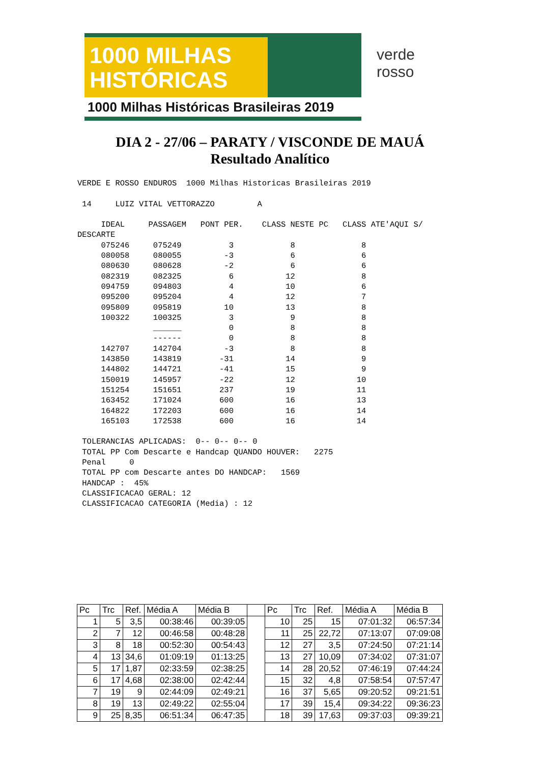1000 MILHAS
HISTÓRICAS
1000 Milhas Históricas Brasileiras 2019
verde
rosso
DIA 2 - 27/06 – PARATY / VISCONDE DE MAUÁ
Resultado Analítico
VERDE E ROSSO ENDUROS  1000 Milhas Historicas Brasileiras 2019

 14     LUIZ VITAL VETTORAZZO         A

     IDEAL     PASSAGEM   PONT PER.    CLASS NESTE PC   CLASS ATE'AQUI S/
DESCARTE
     075246     075249          3            8              8
     080058     080055         -3            6              6
     080630     080628         -2            6              6
     082319     082325          6           12              8
     094759     094803          4           10              6
     095200     095204          4           12              7
     095809     095819         10           13              8
     100322     100325          3            9              8
                ______          0            8              8
                ------          0            8              8
     142707     142704         -3            8              8
     143850     143819        -31           14              9
     144802     144721        -41           15              9
     150019     145957        -22           12             10
     151254     151651        237           19             11
     163452     171024        600           16             13
     164822     172203        600           16             14
     165103     172538        600           16             14

 TOLERANCIAS APLICADAS:  0-- 0-- 0-- 0
 TOTAL PP Com Descarte e Handcap QUANDO HOUVER:   2275
 Penal     0
 TOTAL PP com Descarte antes DO HANDCAP:   1569
 HANDCAP :  45%
 CLASSIFICACAO GERAL: 12
 CLASSIFICACAO CATEGORIA (Media) : 12
| Pc | Trc | Ref. | Média A | Média B | | Pc | Trc | Ref. | Média A | Média B |
| --- | --- | --- | --- | --- | --- | --- | --- | --- | --- | --- |
| 1 | 5 | 3,5 | 00:38:46 | 00:39:05 | | 10 | 25 | 15 | 07:01:32 | 06:57:34 |
| 2 | 7 | 12 | 00:46:58 | 00:48:28 | | 11 | 25 | 22,72 | 07:13:07 | 07:09:08 |
| 3 | 8 | 18 | 00:52:30 | 00:54:43 | | 12 | 27 | 3,5 | 07:24:50 | 07:21:14 |
| 4 | 13 | 34,6 | 01:09:19 | 01:13:25 | | 13 | 27 | 10,09 | 07:34:02 | 07:31:07 |
| 5 | 17 | 1,87 | 02:33:59 | 02:38:25 | | 14 | 28 | 20,52 | 07:46:19 | 07:44:24 |
| 6 | 17 | 4,68 | 02:38:00 | 02:42:44 | | 15 | 32 | 4,8 | 07:58:54 | 07:57:47 |
| 7 | 19 | 9 | 02:44:09 | 02:49:21 | | 16 | 37 | 5,65 | 09:20:52 | 09:21:51 |
| 8 | 19 | 13 | 02:49:22 | 02:55:04 | | 17 | 39 | 15,4 | 09:34:22 | 09:36:23 |
| 9 | 25 | 8,35 | 06:51:34 | 06:47:35 | | 18 | 39 | 17,63 | 09:37:03 | 09:39:21 |